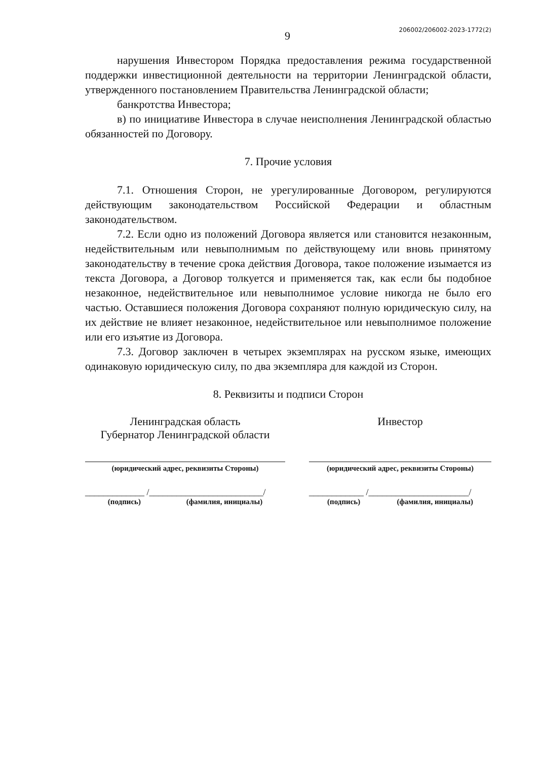9
206002/206002-2023-1772(2)
нарушения Инвестором Порядка предоставления режима государственной поддержки инвестиционной деятельности на территории Ленинградской области, утвержденного постановлением Правительства Ленинградской области;
банкротства Инвестора;
в) по инициативе Инвестора в случае неисполнения Ленинградской областью обязанностей по Договору.
7. Прочие условия
7.1. Отношения Сторон, не урегулированные Договором, регулируются действующим законодательством Российской Федерации и областным законодательством.
7.2. Если одно из положений Договора является или становится незаконным, недействительным или невыполнимым по действующему или вновь принятому законодательству в течение срока действия Договора, такое положение изымается из текста Договора, а Договор толкуется и применяется так, как если бы подобное незаконное, недействительное или невыполнимое условие никогда не было его частью. Оставшиеся положения Договора сохраняют полную юридическую силу, на их действие не влияет незаконное, недействительное или невыполнимое положение или его изъятие из Договора.
7.3. Договор заключен в четырех экземплярах на русском языке, имеющих одинаковую юридическую силу, по два экземпляра для каждой из Сторон.
8. Реквизиты и подписи Сторон
Ленинградская область
Губернатор Ленинградской области
(юридический адрес, реквизиты Стороны)
_____________ /_________________________/
(подпись) (фамилия, инициалы)
Инвестор
(юридический адрес, реквизиты Стороны)
____________ /______________________/
(подпись) (фамилия, инициалы)